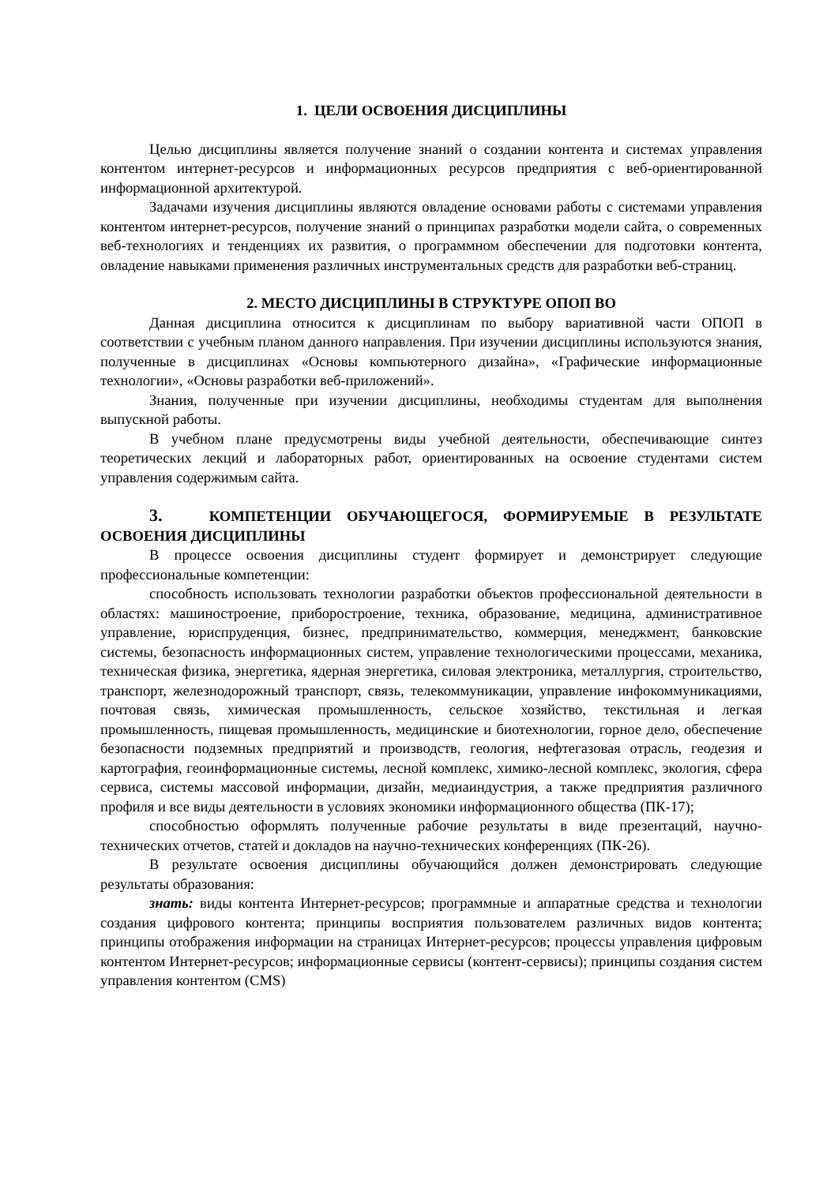1. ЦЕЛИ ОСВОЕНИЯ ДИСЦИПЛИНЫ
Целью дисциплины является получение знаний о создании контента и системах управления контентом интернет-ресурсов и информационных ресурсов предприятия с веб-ориентированной информационной архитектурой.
Задачами изучения дисциплины являются овладение основами работы с системами управления контентом интернет-ресурсов, получение знаний о принципах разработки модели сайта, о современных веб-технологиях и тенденциях их развития, о программном обеспечении для подготовки контента, овладение навыками применения различных инструментальных средств для разработки веб-страниц.
2. МЕСТО ДИСЦИПЛИНЫ В СТРУКТУРЕ ОПОП ВО
Данная дисциплина относится к дисциплинам по выбору вариативной части ОПОП в соответствии с учебным планом данного направления. При изучении дисциплины используются знания, полученные в дисциплинах «Основы компьютерного дизайна», «Графические информационные технологии», «Основы разработки веб-приложений».
Знания, полученные при изучении дисциплины, необходимы студентам для выполнения выпускной работы.
В учебном плане предусмотрены виды учебной деятельности, обеспечивающие синтез теоретических лекций и лабораторных работ, ориентированных на освоение студентами систем управления содержимым сайта.
3. КОМПЕТЕНЦИИ ОБУЧАЮЩЕГОСЯ, ФОРМИРУЕМЫЕ В РЕЗУЛЬТАТЕ ОСВОЕНИЯ ДИСЦИПЛИНЫ
В процессе освоения дисциплины студент формирует и демонстрирует следующие профессиональные компетенции:
способность использовать технологии разработки объектов профессиональной деятельности в областях: машиностроение, приборостроение, техника, образование, медицина, административное управление, юриспруденция, бизнес, предпринимательство, коммерция, менеджмент, банковские системы, безопасность информационных систем, управление технологическими процессами, механика, техническая физика, энергетика, ядерная энергетика, силовая электроника, металлургия, строительство, транспорт, железнодорожный транспорт, связь, телекоммуникации, управление инфокоммуникациями, почтовая связь, химическая промышленность, сельское хозяйство, текстильная и легкая промышленность, пищевая промышленность, медицинские и биотехнологии, горное дело, обеспечение безопасности подземных предприятий и производств, геология, нефтегазовая отрасль, геодезия и картография, геоинформационные системы, лесной комплекс, химико-лесной комплекс, экология, сфера сервиса, системы массовой информации, дизайн, медиаиндустрия, а также предприятия различного профиля и все виды деятельности в условиях экономики информационного общества (ПК-17);
способностью оформлять полученные рабочие результаты в виде презентаций, научно-технических отчетов, статей и докладов на научно-технических конференциях (ПК-26).
В результате освоения дисциплины обучающийся должен демонстрировать следующие результаты образования:
знать: виды контента Интернет-ресурсов; программные и аппаратные средства и технологии создания цифрового контента; принципы восприятия пользователем различных видов контента; принципы отображения информации на страницах Интернет-ресурсов; процессы управления цифровым контентом Интернет-ресурсов; информационные сервисы (контент-сервисы); принципы создания систем управления контентом (CMS)